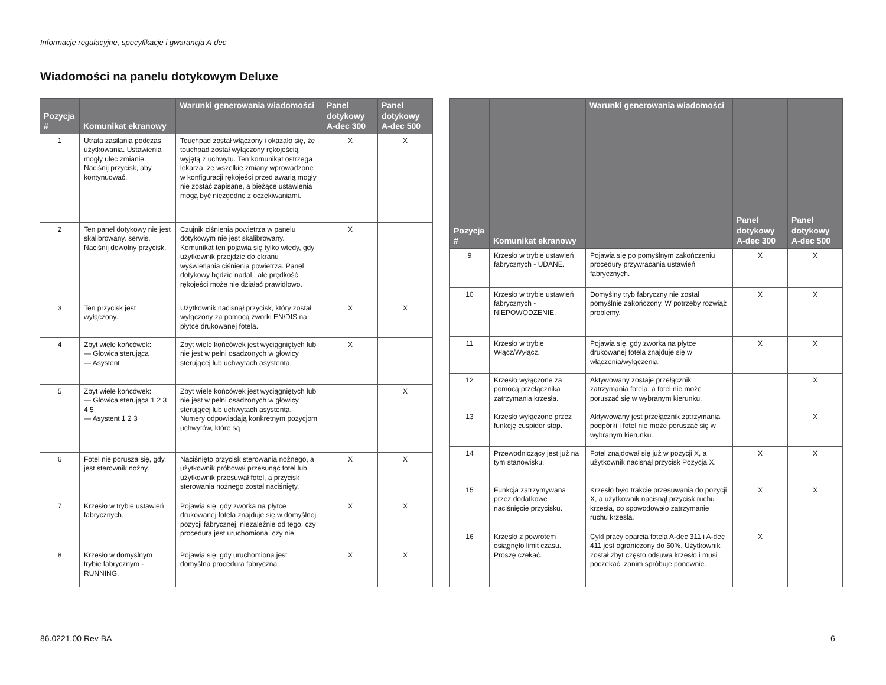Informacje regulacyjne, specyfikacje i gwarancja A-dec
Wiadomości na panelu dotykowym Deluxe
| Pozycja # | Komunikat ekranowy | Warunki generowania wiadomości | Panel dotykowy A-dec 300 | Panel dotykowy A-dec 500 |
| --- | --- | --- | --- | --- |
| 1 | Utrata zasilania podczas użytkowania. Ustawienia mogły ulec zmianie. Naciśnij przycisk, aby kontynuować. | Touchpad został włączony i okazało się, że touchpad został wyłączony rękojeścią wyjętą z uchwytu. Ten komunikat ostrzega lekarza, że wszelkie zmiany wprowadzone w konfiguracji rękojeści przed awarią mogły nie zostać zapisane, a bieżące ustawienia mogą być niezgodne z oczekiwaniami. | X | X |
| 2 | Ten panel dotykowy nie jest skalibrowany. serwis. Naciśnij dowolny przycisk. | Czujnik ciśnienia powietrza w panelu dotykowym nie jest skalibrowany. Komunikat ten pojawia się tylko wtedy, gdy użytkownik przejdzie do ekranu wyświetlania ciśnienia powietrza. Panel dotykowy będzie nadal , ale prędkość rękojeści może nie działać prawidłowo. | X | |
| 3 | Ten przycisk jest wyłączony. | Użytkownik nacisnął przycisk, który został wyłączony za pomocą zworki EN/DIS na płytce drukowanej fotela. | X | X |
| 4 | Zbyt wiele końcówek: — Głowica sterująca — Asystent | Zbyt wiele końcówek jest wyciągniętych lub nie jest w pełni osadzonych w głowicy sterującej lub uchwytach asystenta. | X | |
| 5 | Zbyt wiele końcówek: — Głowica sterująca 1 2 3 4 5 — Asystent 1 2 3 | Zbyt wiele końcówek jest wyciągniętych lub nie jest w pełni osadzonych w głowicy sterującej lub uchwytach asystenta. Numery odpowiadają konkretnym pozycjom uchwytów, które są . | | X |
| 6 | Fotel nie porusza się, gdy jest sterownik nożny. | Naciśnięto przycisk sterowania nożnego, a użytkownik próbował przesunąć fotel lub użytkownik przesuwał fotel, a przycisk sterowania nożnego został naciśnięty. | X | X |
| 7 | Krzesło w trybie ustawień fabrycznych. | Pojawia się, gdy zworka na płytce drukowanej fotela znajduje się w domyślnej pozycji fabrycznej, niezależnie od tego, czy procedura jest uruchomiona, czy nie. | X | X |
| 8 | Krzesło w domyślnym trybie fabrycznym - RUNNING. | Pojawia się, gdy uruchomiona jest domyślna procedura fabryczna. | X | X |
| Pozycja # | Komunikat ekranowy | Warunki generowania wiadomości | Panel dotykowy A-dec 300 | Panel dotykowy A-dec 500 |
| --- | --- | --- | --- | --- |
| 9 | Krzesło w trybie ustawień fabrycznych - UDANE. | Pojawia się po pomyślnym zakończeniu procedury przywracania ustawień fabrycznych. | X | X |
| 10 | Krzesło w trybie ustawień fabrycznych - NIEPOWODZENIE. | Domyślny tryb fabryczny nie został pomyślnie zakończony. W potrzeby rozwiąż problemy. | X | X |
| 11 | Krzesło w trybie Włącz/Wyłącz. | Pojawia się, gdy zworka na płytce drukowanej fotela znajduje się w włączenia/wyłączenia. | X | X |
| 12 | Krzesło wyłączone za pomocą przełącznika zatrzymania krzesła. | Aktywowany zostaje przełącznik zatrzymania fotela, a fotel nie może poruszać się w wybranym kierunku. | | X |
| 13 | Krzesło wyłączone przez funkcję cuspidor stop. | Aktywowany jest przełącznik zatrzymania podpórki i fotel nie może poruszać się w wybranym kierunku. | | X |
| 14 | Przewodniczący jest już na tym stanowisku. | Fotel znajdował się już w pozycji X, a użytkownik nacisnął przycisk Pozycja X. | X | X |
| 15 | Funkcja zatrzymywana przez dodatkowe naciśnięcie przycisku. | Krzesło było trakcie przesuwania do pozycji X, a użytkownik nacisnął przycisk ruchu krzesła, co spowodowało zatrzymanie ruchu krzesła. | X | X |
| 16 | Krzesło z powrotem osiągnęło limit czasu. Proszę czekać. | Cykl pracy oparcia fotela A-dec 311 i A-dec 411 jest ograniczony do 50%. Użytkownik został zbyt często odsuwa krzesło i musi poczekać, zanim spróbuje ponownie. | X | |
86.0221.00 Rev BA 6